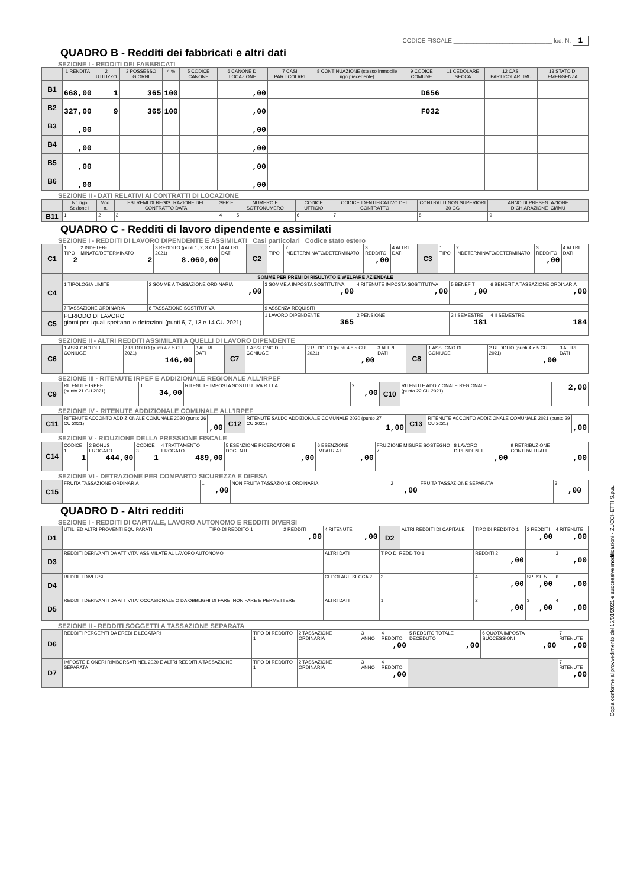CODICE FISCALE ______________________________ lod. N. 1
QUADRO B - Redditi dei fabbricati e altri dati
SEZIONE I - REDDITI DEI FABBRICATI
| | 1 RENDITA | 2 UTILIZZO | 3 POSSESSO GIORNI | 4 % | 5 CODICE CANONE | 6 CANONE DI LOCAZIONE | 7 CASI PARTICOLARI | 8 CONTINUAZIONE (stesso immobile rigo precedente) | 9 CODICE COMUNE | 11 CEDOLARE SECCA | 12 CASI PARTICOLARI IMU | 13 STATO DI EMERGENZA |
| --- | --- | --- | --- | --- | --- | --- | --- | --- | --- | --- | --- | --- |
| B1 | 668,00 | 1 | 365 | 100 | | ,00 | | | D656 | | | |
| B2 | 327,00 | 9 | 365 | 100 | | ,00 | | | F032 | | | |
| B3 | ,00 | | | | | ,00 | | | | | | |
| B4 | ,00 | | | | | ,00 | | | | | | |
| B5 | ,00 | | | | | ,00 | | | | | | |
| B6 | ,00 | | | | | ,00 | | | | | | |
SEZIONE II - DATI RELATIVI AI CONTRATTI DI LOCAZIONE
| | Nr. rigo Sezione I | Mod. n. | ESTREMI DI REGISTRAZIONE DEL CONTRATTO DATA | SERIE | NUMERO E SOTTONUMERO | CODICE UFFICIO | CODICE IDENTIFICATIVO DEL CONTRATTO | CONTRATTI NON SUPERIORI 30 GG | ANNO DI PRESENTAZIONE DICHIARAZIONE ICI/IMU |
| --- | --- | --- | --- | --- | --- | --- | --- | --- | --- |
| B11 | 1 | 2 | 3 | 4 | 5 | 6 | 7 | 8 | 9 |
QUADRO C - Redditi di lavoro dipendente e assimilati
SEZIONE I - REDDITI DI LAVORO DIPENDENTE E ASSIMILATI Casi particolari Codice stato estero
| C1 | 1 TIPO 2 | 2 INDETER-MINATO/DETERMINATO 2 | 3 REDDITO (punti 1, 2, 3 CU 2021) 8.060,00 | 4 ALTRI DATI | C2 | 1 TIPO | 2 INDETERMINATO/DETERMINATO | 3 REDDITO ,00 | 4 ALTRI DATI | C3 | 1 TIPO | 2 INDETERMINATO/DETERMINATO | 3 REDDITO ,00 | 4 ALTRI DATI |
| C4 | SOMME PER PREMI DI RISULTATO E WELFARE AZIENDALE | | | | | |
| | 1 TIPOLOGIA LIMITE | 2 SOMME A TASSAZIONE ORDINARIA ,00 | 3 SOMME A IMPOSTA SOSTITUTIVA ,00 | 4 RITENUTE IMPOSTA SOSTITUTIVA ,00 | 5 BENEFIT ,00 | 6 BENEFIT A TASSAZIONE ORDINARIA ,00 |
| | 7 TASSAZIONE ORDINARIA | 8 TASSAZIONE SOSTITUTIVA | 9 ASSENZA REQUISITI | | | |
| C5 | PERIODO DI LAVORO giorni per i quali spettano le detrazioni (punti 6, 7, 13 e 14 CU 2021) | | 1 LAVORO DIPENDENTE 365 | 2 PENSIONE | 3 I SEMESTRE 181 | 4 II SEMESTRE 184 |
SEZIONE II - ALTRI REDDITI ASSIMILATI A QUELLI DI LAVORO DIPENDENTE
| C6 | 1 ASSEGNO DEL CONIUGE | 2 REDDITO (punti 4 e 5 CU 2021) 146,00 | 3 ALTRI DATI | C7 | 1 ASSEGNO DEL CONIUGE | 2 REDDITO (punti 4 e 5 CU 2021) ,00 | 3 ALTRI DATI | C8 | 1 ASSEGNO DEL CONIUGE | 2 REDDITO (punti 4 e 5 CU 2021) ,00 | 3 ALTRI DATI |
SEZIONE III - RITENUTE IRPEF E ADDIZIONALE REGIONALE ALL'IRPEF
| C9 | RITENUTE IRPEF (punto 21 CU 2021) | 1 34,00 | RITENUTE IMPOSTA SOSTITUTIVA R.I.T.A. | 2 ,00 | C10 | RITENUTE ADDIZIONALE REGIONALE (punto 22 CU 2021) | 2,00 |
SEZIONE IV - RITENUTE ADDIZIONALE COMUNALE ALL'IRPEF
| C11 | RITENUTE ACCONTO ADDIZIONALE COMUNALE 2020 (punto 26 CU 2021) | ,00 | C12 | RITENUTE SALDO ADDIZIONALE COMUNALE 2020 (punto 27 CU 2021) | 1,00 | C13 | RITENUTE ACCONTO ADDIZIONALE COMUNALE 2021 (punto 29 CU 2021) | ,00 |
SEZIONE V - RIDUZIONE DELLA PRESSIONE FISCALE
| C14 | CODICE 1 1 | 2 BONUS EROGATO 444,00 | CODICE 3 1 | 4 TRATTAMENTO EROGATO 489,00 | 5 ESENZIONE RICERCATORI E DOCENTI ,00 | 6 ESENZIONE IMPATRIATI ,00 | FRUIZIONE MISURE SOSTEGNO 7 | 8 LAVORO DIPENDENTE ,00 | 9 RETRIBUZIONE CONTRATTUALE ,00 |
SEZIONE VI - DETRAZIONE PER COMPARTO SICUREZZA E DIFESA
| C15 | FRUITA TASSAZIONE ORDINARIA | 1 ,00 | NON FRUITA TASSAZIONE ORDINARIA | 2 ,00 | FRUITA TASSAZIONE SEPARATA | 3 ,00 | |
QUADRO D - Altri redditi
SEZIONE I - REDDITI DI CAPITALE, LAVORO AUTONOMO E REDDITI DIVERSI
| D1 | UTILI ED ALTRI PROVENTI EQUIPARATI | TIPO DI REDDITO 1 | 2 REDDITI ,00 | 4 RITENUTE ,00 | D2 | ALTRI REDDITI DI CAPITALE | TIPO DI REDDITO 1 | 2 REDDITI ,00 | 4 RITENUTE ,00 |
| D3 | REDDITI DERIVANTI DA ATTIVITA' ASSIMILATE AL LAVORO AUTONOMO | | | ALTRI DATI | TIPO DI REDDITO 1 | | REDDITI 2 ,00 | | 3 ,00 |
| D4 | REDDITI DIVERSI | | | CEDOLARE SECCA 2 | 3 | | 4 ,00 | SPESE 5 ,00 | 6 ,00 |
| D5 | REDDITI DERIVANTI DA ATTIVITA' OCCASIONALE O DA OBBLIGHI DI FARE, NON FARE E PERMETTERE | | | ALTRI DATI | 1 | | 2 ,00 | 3 ,00 | 4 ,00 |
SEZIONE II - REDDITI SOGGETTI A TASSAZIONE SEPARATA
| D6 | REDDITI PERCEPITI DA EREDI E LEGATARI | TIPO DI REDDITO 1 | 2 TASSAZIONE ORDINARIA | 3 ANNO | 4 REDDITO ,00 | 5 REDDITO TOTALE DECEDUTO ,00 | 6 QUOTA IMPOSTA SUCCESSIONI ,00 | 7 RITENUTE ,00 |
| D7 | IMPOSTE E ONERI RIMBORSATI NEL 2020 E ALTRI REDDITI A TASSAZIONE SEPARATA | TIPO DI REDDITO 1 | 2 TASSAZIONE ORDINARIA | 3 ANNO | 4 REDDITO ,00 | | | 7 RITENUTE ,00 |
Copia conforme al provvedimento del 15/01/2021 e successive modificazioni - ZUCCHETTI S.p.a.